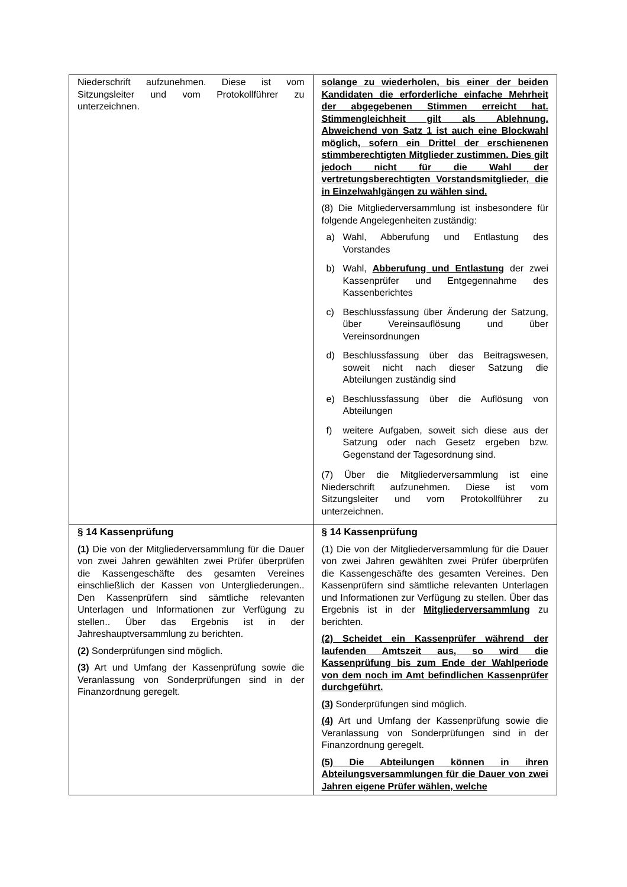| Niederschrift aufzunehmen. Diese ist vom Sitzungsleiter und vom Protokollführer zu unterzeichnen. | solange zu wiederholen, bis einer der beiden Kandidaten die erforderliche einfache Mehrheit der abgegebenen Stimmen erreicht hat. Stimmengleichheit gilt als Ablehnung. Abweichend von Satz 1 ist auch eine Blockwahl möglich, sofern ein Drittel der erschienenen stimmberechtigten Mitglieder zustimmen. Dies gilt jedoch nicht für die Wahl der vertretungsberechtigten Vorstandsmitglieder, die in Einzelwahlgängen zu wählen sind. (8) Die Mitgliederversammlung ist insbesondere für folgende Angelegenheiten zuständig: a) Wahl, Abberufung und Entlastung des Vorstandes b) Wahl, Abberufung und Entlastung der zwei Kassenprüfer und Entgegennahme des Kassenberichtes c) Beschlussfassung über Änderung der Satzung, über Vereinsauflösung und über Vereinsordnungen d) Beschlussfassung über das Beitragswesen, soweit nicht nach dieser Satzung die Abteilungen zuständig sind e) Beschlussfassung über die Auflösung von Abteilungen f) weitere Aufgaben, soweit sich diese aus der Satzung oder nach Gesetz ergeben bzw. Gegenstand der Tagesordnung sind. (7) Über die Mitgliederversammlung ist eine Niederschrift aufzunehmen. Diese ist vom Sitzungsleiter und vom Protokollführer zu unterzeichnen. |
| § 14 Kassenprüfung (1) Die von der Mitgliederversammlung für die Dauer von zwei Jahren gewählten zwei Prüfer überprüfen die Kassengeschäfte des gesamten Vereines einschließlich der Kassen von Untergliederungen.. Den Kassenprüfern sind sämtliche relevanten Unterlagen und Informationen zur Verfügung zu stellen.. Über das Ergebnis ist in der Jahreshauptversammlung zu berichten. (2) Sonderprüfungen sind möglich. (3) Art und Umfang der Kassenprüfung sowie die Veranlassung von Sonderprüfungen sind in der Finanzordnung geregelt. | § 14 Kassenprüfung (1) Die von der Mitgliederversammlung für die Dauer von zwei Jahren gewählten zwei Prüfer überprüfen die Kassengeschäfte des gesamten Vereines. Den Kassenprüfern sind sämtliche relevanten Unterlagen und Informationen zur Verfügung zu stellen. Über das Ergebnis ist in der Mitgliederversammlung zu berichten. (2) Scheidet ein Kassenprüfer während der laufenden Amtszeit aus, so wird die Kassenprüfung bis zum Ende der Wahlperiode von dem noch im Amt befindlichen Kassenprüfer durchgeführt. (3) Sonderprüfungen sind möglich. (4) Art und Umfang der Kassenprüfung sowie die Veranlassung von Sonderprüfungen sind in der Finanzordnung geregelt. (5) Die Abteilungen können in ihren Abteilungsversammlungen für die Dauer von zwei Jahren eigene Prüfer wählen, welche |